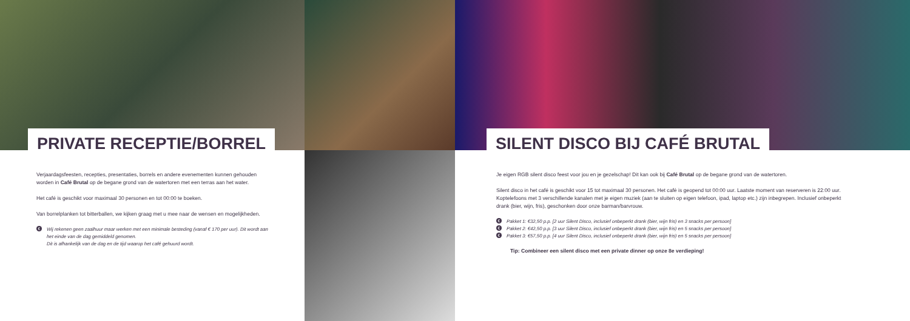PRIVATE RECEPTIE/BORREL
Verjaardagsfeesten, recepties, presentaties, borrels en andere evenementen kunnen gehouden worden in Café Brutal op de begane grond van de watertoren met een terras aan het water.
Het café is geschikt voor maximaal 30 personen en tot 00:00 te boeken.
Van borrelplanken tot bitterballen, we kijken graag met u mee naar de wensen en mogelijkheden.
€
Wij rekenen geen zaalhuur maar werken met een minimale besteding (vanaf € 170 per uur). Dit wordt aan het einde van de dag gemiddeld genomen.
Dit is afhankelijk van de dag en de tijd waarop het café gehuurd wordt.
SILENT DISCO BIJ CAFÉ BRUTAL
Je eigen RGB silent disco feest voor jou en je gezelschap! Dit kan ook bij Café Brutal op de begane grond van de watertoren.
Silent disco in het café is geschikt voor 15 tot maximaal 30 personen. Het café is geopend tot 00:00 uur. Laatste moment van reserveren is 22:00 uur. Koptelefoons met 3 verschillende kanalen met je eigen muziek (aan te sluiten op eigen telefoon, ipad, laptop etc.) zijn inbegrepen. Inclusief onbeperkt drank (bier, wijn, fris), geschonken door onze barman/barvrouw.
€
Pakket 1: €32,50 p.p. [2 uur Silent Disco, inclusief onbeperkt drank (bier, wijn fris) en 3 snacks per persoon]
€
Pakket 2: €42,50 p.p. [3 uur Silent Disco, inclusief onbeperkt drank (bier, wijn fris) en 5 snacks per persoon]
€
Pakket 3: €57,50 p.p. [4 uur Silent Disco, inclusief onbeperkt drank (bier, wijn fris) en 5 snacks per persoon]
Tip: Combineer een silent disco met een private dinner op onze 8e verdieping!